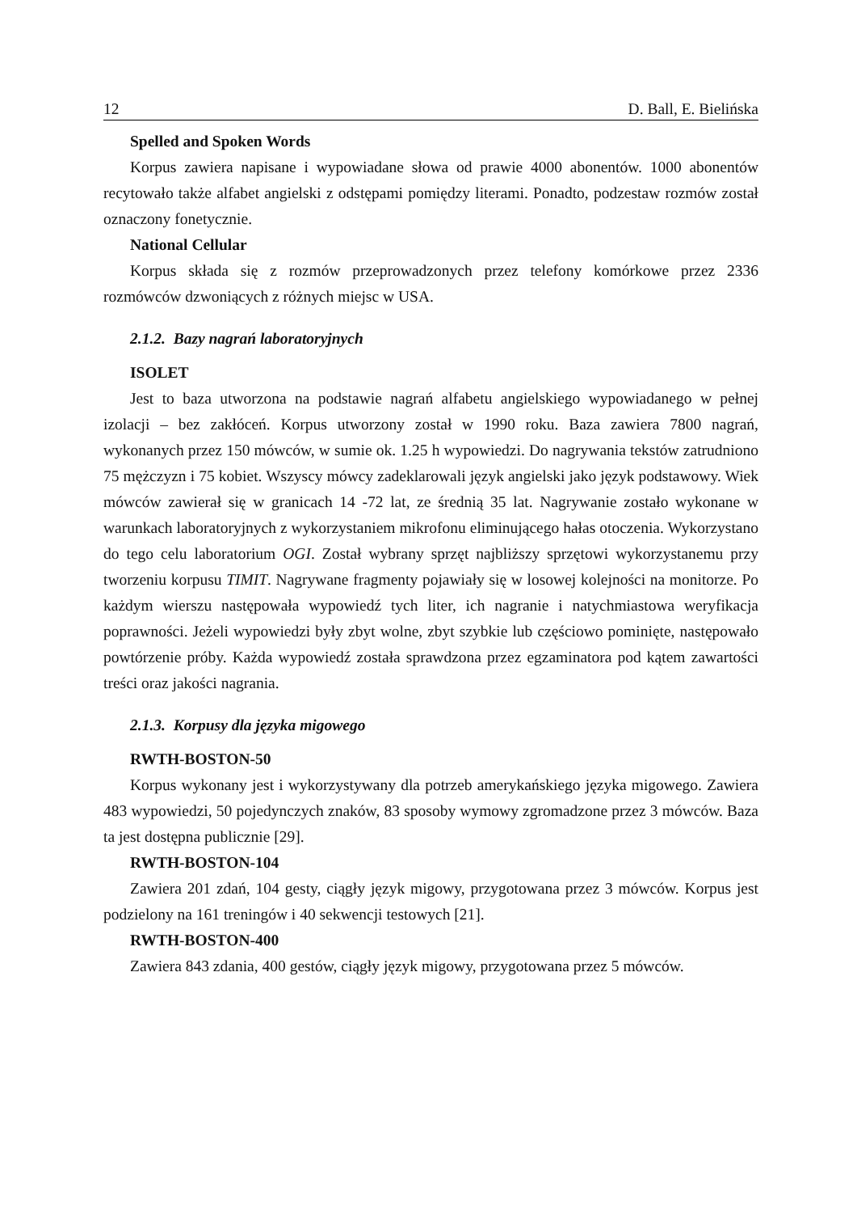12 D. Ball, E. Bielińska
Spelled and Spoken Words
Korpus zawiera napisane i wypowiadane słowa od prawie 4000 abonentów. 1000 abonentów recytowało także alfabet angielski z odstępami pomiędzy literami. Ponadto, podzestaw rozmów został oznaczony fonetycznie.
National Cellular
Korpus składa się z rozmów przeprowadzonych przez telefony komórkowe przez 2336 rozmówców dzwoniących z różnych miejsc w USA.
2.1.2. Bazy nagrań laboratoryjnych
ISOLET
Jest to baza utworzona na podstawie nagrań alfabetu angielskiego wypowiadanego w pełnej izolacji – bez zakłóceń. Korpus utworzony został w 1990 roku. Baza zawiera 7800 nagrań, wykonanych przez 150 mówców, w sumie ok. 1.25 h wypowiedzi. Do nagrywania tekstów zatrudniono 75 mężczyzn i 75 kobiet. Wszyscy mówcy zadeklarowali język angielski jako język podstawowy. Wiek mówców zawierał się w granicach 14 -72 lat, ze średnią 35 lat. Nagrywanie zostało wykonane w warunkach laboratoryjnych z wykorzystaniem mikrofonu eliminującego hałas otoczenia. Wykorzystano do tego celu laboratorium OGI. Został wybrany sprzęt najbliższy sprzętowi wykorzystanemu przy tworzeniu korpusu TIMIT. Nagrywane fragmenty pojawiały się w losowej kolejności na monitorze. Po każdym wierszu następowała wypowiedź tych liter, ich nagranie i natychmiastowa weryfikacja poprawności. Jeżeli wypowiedzi były zbyt wolne, zbyt szybkie lub częściowo pominięte, następowało powtórzenie próby. Każda wypowiedź została sprawdzona przez egzaminatora pod kątem zawartości treści oraz jakości nagrania.
2.1.3. Korpusy dla języka migowego
RWTH-BOSTON-50
Korpus wykonany jest i wykorzystywany dla potrzeb amerykańskiego języka migowego. Zawiera 483 wypowiedzi, 50 pojedynczych znaków, 83 sposoby wymowy zgromadzone przez 3 mówców. Baza ta jest dostępna publicznie [29].
RWTH-BOSTON-104
Zawiera 201 zdań, 104 gesty, ciągły język migowy, przygotowana przez 3 mówców. Korpus jest podzielony na 161 treningów i 40 sekwencji testowych [21].
RWTH-BOSTON-400
Zawiera 843 zdania, 400 gestów, ciągły język migowy, przygotowana przez 5 mówców.